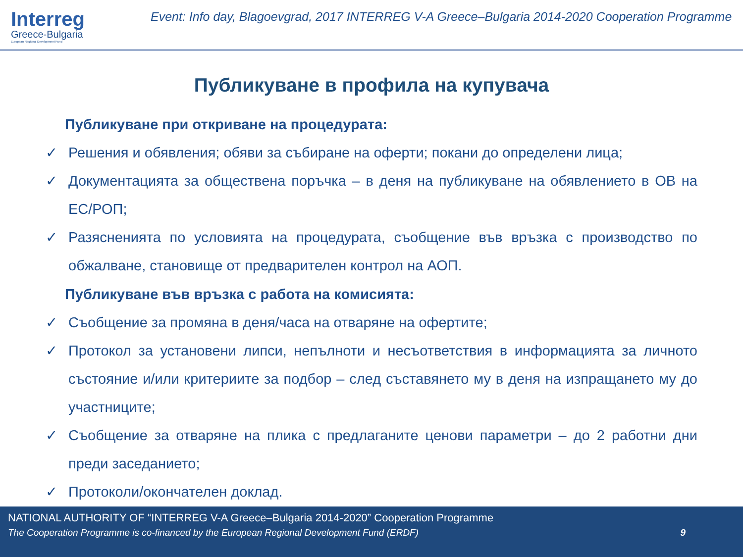Interreg
Greece-Bulgaria
European Regional Development Fund
Event: Info day, Blagoevgrad, 2017 INTERREG V-A Greece–Bulgaria 2014-2020 Cooperation Programme
Публикуване в профила на купувача
Публикуване при откриване на процедурата:
✓ Решения и обявления; обяви за събиране на оферти; покани до определени лица;
✓ Документацията за обществена поръчка – в деня на публикуване на обявлението в ОВ на ЕС/РОП;
✓ Разясненията по условията на процедурата, съобщение във връзка с производство по обжалване, становище от предварителен контрол на АОП.
Публикуване във връзка с работа на комисията:
✓ Съобщение за промяна в деня/часа на отваряне на офертите;
✓ Протокол за установени липси, непълноти и несъответствия в информацията за личното състояние и/или критериите за подбор – след съставянето му в деня на изпращането му до участниците;
✓ Съобщение за отваряне на плика с предлаганите ценови параметри – до 2 работни дни преди заседанието;
✓ Протоколи/окончателен доклад.
NATIONAL AUTHORITY OF “INTERREG V-A Greece–Bulgaria 2014-2020” Cooperation Programme
The Cooperation Programme is co-financed by the European Regional Development Fund (ERDF) 9